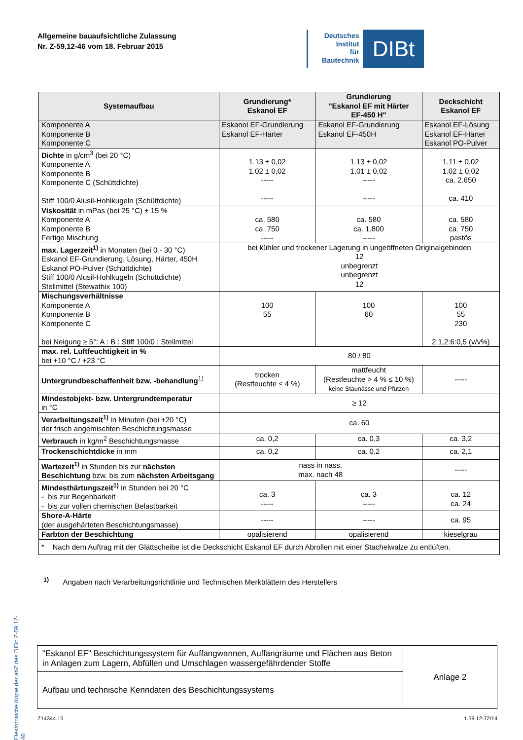Allgemeine bauaufsichtliche Zulassung
Nr. Z-59.12-46 vom 18. Februar 2015
Deutsches
Institut
für
Bautechnik
DIBt
Elektronische Kopie der abZ des DIBt: Z-59.12-46
| Systemaufbau | Grundierung* Eskanol EF | Grundierung "Eskanol EF mit Härter EF-450 H" | Deckschicht Eskanol EF |
| --- | --- | --- | --- |
| Komponente A Komponente B Komponente C | Eskanol EF-Grundierung Eskanol EF-Härter | Eskanol EF-Grundierung Eskanol EF-450H | Eskanol EF-Lösung Eskanol EF-Härter Eskanol PO-Pulver |
| Dichte in g/cm<sup>3</sup> (bei 20 °C) Komponente A Komponente B Komponente C (Schüttdichte) Stiff 100/0 Alusil-Hohlkugeln (Schüttdichte) | 1.13 ± 0,02 1.02 ± 0,02 ----- ----- | 1.13 ± 0,02 1,01 ± 0,02 ----- ----- | 1.11 ± 0,02 1.02 ± 0,02 ca. 2.650 ca. 410 |
| Viskosität in mPas (bei 25 °C) ± 15 % Komponente A Komponente B Fertige Mischung | ca. 580 ca. 750 ----- | ca. 580 ca. 1.800 ----- | ca. 580 ca. 750 pastös |
| max. Lagerzeit<sup>1)</sup> in Monaten (bei 0 - 30 °C) Eskanol EF-Grundierung, Lösung, Härter, 450H Eskanol PO-Pulver (Schüttdichte) Stiff 100/0 Alusil-Hohlkugeln (Schüttdichte) Stellmittel (Stewathix 100) | bei kühler und trockener Lagerung in ungeöffneten Originalgebinden 12 unbegrenzt unbegrenzt 12 | | |
| Mischungsverhältnisse Komponente A Komponente B Komponente C bei Neigung ≥ 5°: A : B : Stiff 100/0 : Stellmittel | 100 55 | 100 60 | 100 55 230 2:1,2:6:0,5 (v/v%) |
| max. rel. Luftfeuchtigkeit in % bei +10 °C / +23 °C | 80 / 80 | | |
| Untergrundbeschaffenheit bzw. -behandlung<sup>1)</sup> | trocken (Restfeuchte ≤ 4 %) | mattfeucht (Restfeuchte > 4 % ≤ 10 %) keine Staunässe und Pfützen | ----- |
| Mindestobjekt- bzw. Untergrundtemperatur in °C | ≥ 12 | | |
| Verarbeitungszeit<sup>1)</sup> in Minuten (bei +20 °C) der frisch angemischten Beschichtungsmasse | ca. 60 | | |
| Verbrauch in kg/m<sup>2</sup> Beschichtungsmasse | ca. 0,2 | ca. 0,3 | ca. 3,2 |
| Trockenschichtdicke in mm | ca. 0,2 | ca. 0,2 | ca. 2,1 |
| Wartezeit<sup>1)</sup> in Stunden bis zur nächsten Beschichtung bzw. bis zum nächsten Arbeitsgang | nass in nass, max. nach 48 | | ----- |
| Mindesthärtungszeit<sup>1)</sup> in Stunden bei 20 °C - bis zur Begehbarkeit - bis zur vollen chemischen Belastbarkeit | ca. 3 ----- | ca. 3 ----- | ca. 12 ca. 24 |
| Shore-A-Härte (der ausgehärteten Beschichtungsmasse) | ----- | ----- | ca. 95 |
| Farbton der Beschichtung | opalisierend | opalisierend | kieselgrau |
| * Nach dem Auftrag mit der Glättscheibe ist die Deckschicht Eskanol EF durch Abrollen mit einer Stachelwalze zu entlüften. | | | |
<sup>1)</sup> Angaben nach Verarbeitungsrichtlinie und Technischen Merkblättern des Herstellers
| "Eskanol EF" Beschichtungssystem für Auffangwannen, Auffangräume und Flächen aus Beton in Anlagen zum Lagern, Abfüllen und Umschlagen wassergefährdender Stoffe | Anlage 2 |
| Aufbau und technische Kenndaten des Beschichtungssystems | |
Z14344.15 1.59.12-72/14